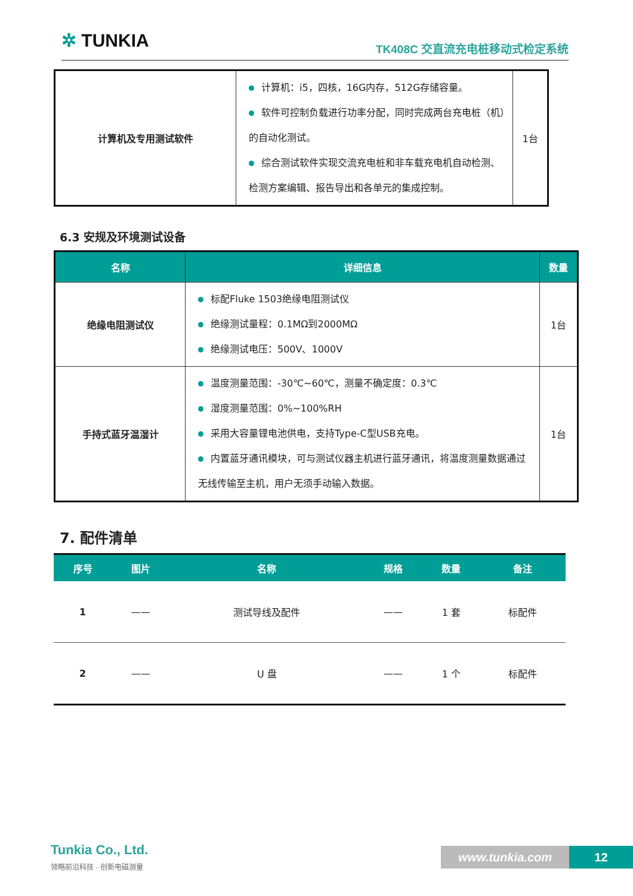✲ TUNKIA TK408C 交直流充电桩移动式检定系统
| 计算机及专用测试软件 | 计算机：i5，四核，16G内存，512G存储容量。 软件可控制负载进行功率分配，同时完成两台充电桩（机）的自动化测试。 综合测试软件实现交流充电桩和非车载充电机自动检测、检测方案编辑、报告导出和各单元的集成控制。 | 1台 |
6.3 安规及环境测试设备
| 名称 | 详细信息 | 数量 |
| --- | --- | --- |
| 绝缘电阻测试仪 | 标配Fluke 1503绝缘电阻测试仪 绝缘测试量程：0.1MΩ到2000MΩ 绝缘测试电压：500V、1000V | 1台 |
| 手持式蓝牙温湿计 | 温度测量范围：-30℃~60℃，测量不确定度：0.3℃ 湿度测量范围：0%~100%RH 采用大容量锂电池供电，支持Type-C型USB充电。 内置蓝牙通讯模块，可与测试仪器主机进行蓝牙通讯，将温度测量数据通过无线传输至主机，用户无须手动输入数据。 | 1台 |
7. 配件清单
| 序号 | 图片 | 名称 | 规格 | 数量 | 备注 |
| --- | --- | --- | --- | --- | --- |
| 1 | —— | 测试导线及配件 | —— | 1 套 | 标配件 |
| 2 | —— | U 盘 | —— | 1 个 | 标配件 |
Tunkia Co., Ltd.
领略前沿科技 · 创新电磁测量
www.tunkia.com 12